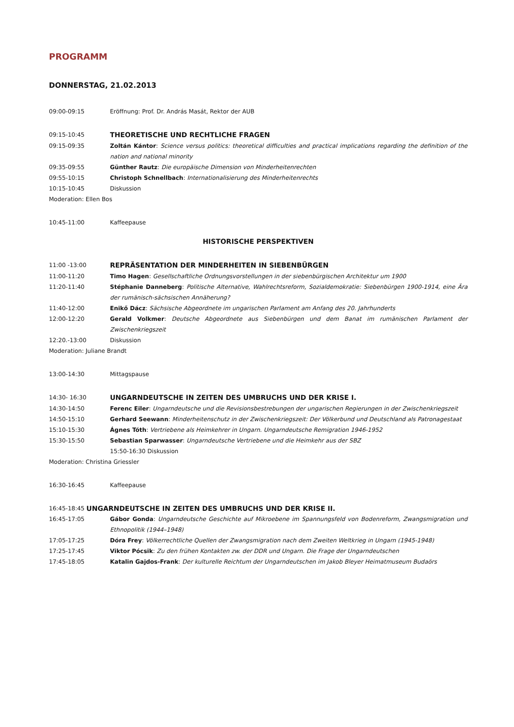PROGRAMM
DONNERSTAG, 21.02.2013
09:00-09:15 Eröffnung: Prof. Dr. András Masát, Rektor der AUB
09:15-10:45
THEORETISCHE UND RECHTLICHE FRAGEN
09:15-09:35 Zoltán Kántor: Science versus politics: theoretical difficulties and practical implications regarding the definition of the nation and national minority
09:35-09:55 Günther Rautz: Die europäische Dimension von Minderheitenrechten
09:55-10:15 Christoph Schnellbach: Internationalisierung des Minderheitenrechts
10:15-10:45 Diskussion
Moderation: Ellen Bos
10:45-11:00 Kaffeepause
HISTORISCHE PERSPEKTIVEN
11:00 -13:00
REPRÄSENTATION DER MINDERHEITEN IN SIEBENBÜRGEN
11:00-11:20 Timo Hagen: Gesellschaftliche Ordnungsvorstellungen in der siebenbürgischen Architektur um 1900
11:20-11:40 Stéphanie Danneberg: Politische Alternative, Wahlrechtsreform, Sozialdemokratie: Siebenbürgen 1900-1914, eine Ära der rumänisch-sächsischen Annäherung?
11:40-12:00 Enikő Dácz: Sächsische Abgeordnete im ungarischen Parlament am Anfang des 20. Jahrhunderts
12:00-12:20 Gerald Volkmer: Deutsche Abgeordnete aus Siebenbürgen und dem Banat im rumänischen Parlament der Zwischenkriegszeit
12:20.-13:00 Diskussion
Moderation: Juliane Brandt
13:00-14:30 Mittagspause
14:30- 16:30
UNGARNDEUTSCHE IN ZEITEN DES UMBRUCHS UND DER KRISE I.
14:30-14:50 Ferenc Eiler: Ungarndeutsche und die Revisionsbestrebungen der ungarischen Regierungen in der Zwischenkriegszeit
14:50-15:10 Gerhard Seewann: Minderheitenschutz in der Zwischenkriegszeit: Der Völkerbund und Deutschland als Patronagestaat
15:10-15:30 Ágnes Tóth: Vertriebene als Heimkehrer in Ungarn. Ungarndeutsche Remigration 1946-1952
15:30-15:50 Sebastian Sparwasser: Ungarndeutsche Vertriebene und die Heimkehr aus der SBZ
15:50-16:30 Diskussion
Moderation: Christina Griessler
16:30-16:45 Kaffeepause
16:45-18:45 UNGARNDEUTSCHE IN ZEITEN DES UMBRUCHS UND DER KRISE II.
16:45-17:05 Gábor Gonda: Ungarndeutsche Geschichte auf Mikroebene im Spannungsfeld von Bodenreform, Zwangsmigration und Ethnopolitik (1944–1948)
17:05-17:25 Dóra Frey: Völkerrechtliche Quellen der Zwangsmigration nach dem Zweiten Weltkrieg in Ungarn (1945-1948)
17:25-17:45 Viktor Pócsik: Zu den frühen Kontakten zw. der DDR und Ungarn. Die Frage der Ungarndeutschen
17:45-18:05 Katalin Gajdos-Frank: Der kulturelle Reichtum der Ungarndeutschen im Jakob Bleyer Heimatmuseum Budaörs